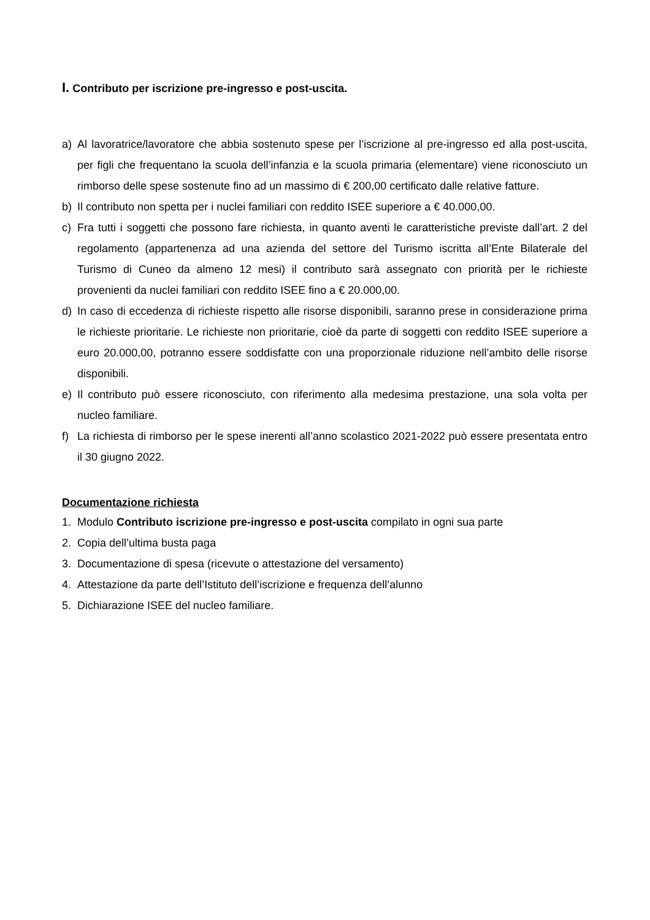I. Contributo per iscrizione pre-ingresso e post-uscita.
a) Al lavoratrice/lavoratore che abbia sostenuto spese per l’iscrizione al pre-ingresso ed alla post-uscita, per figli che frequentano la scuola dell’infanzia e la scuola primaria (elementare) viene riconosciuto un rimborso delle spese sostenute fino ad un massimo di € 200,00 certificato dalle relative fatture.
b) Il contributo non spetta per i nuclei familiari con reddito ISEE superiore a € 40.000,00.
c) Fra tutti i soggetti che possono fare richiesta, in quanto aventi le caratteristiche previste dall’art. 2 del regolamento (appartenenza ad una azienda del settore del Turismo iscritta all’Ente Bilaterale del Turismo di Cuneo da almeno 12 mesi) il contributo sarà assegnato con priorità per le richieste provenienti da nuclei familiari con reddito ISEE fino a € 20.000,00.
d) In caso di eccedenza di richieste rispetto alle risorse disponibili, saranno prese in considerazione prima le richieste prioritarie. Le richieste non prioritarie, cioè da parte di soggetti con reddito ISEE superiore a euro 20.000,00, potranno essere soddisfatte con una proporzionale riduzione nell’ambito delle risorse disponibili.
e) Il contributo può essere riconosciuto, con riferimento alla medesima prestazione, una sola volta per nucleo familiare.
f) La richiesta di rimborso per le spese inerenti all’anno scolastico 2021-2022 può essere presentata entro il 30 giugno 2022.
Documentazione richiesta
1. Modulo Contributo iscrizione pre-ingresso e post-uscita compilato in ogni sua parte
2. Copia dell’ultima busta paga
3. Documentazione di spesa (ricevute o attestazione del versamento)
4. Attestazione da parte dell’Istituto dell’iscrizione e frequenza dell’alunno
5. Dichiarazione ISEE del nucleo familiare.